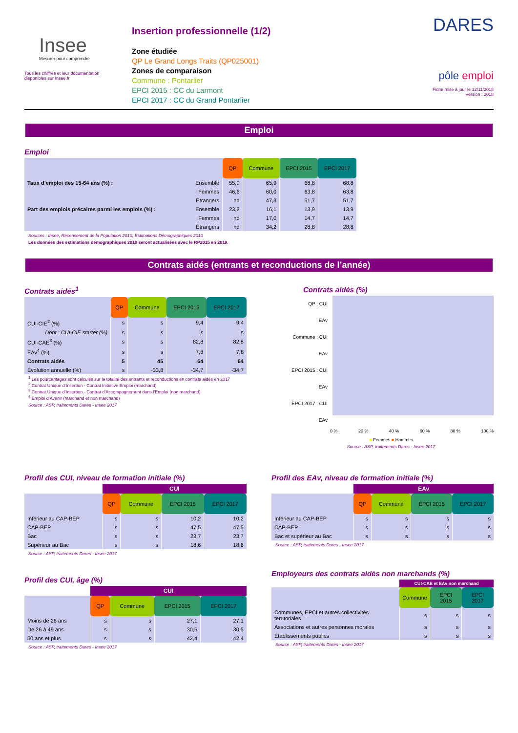Insee
Mesurer pour comprendre
Tous les chiffres et leur documentation disponibles sur Insee.fr
Insertion professionnelle (1/2)
Zone étudiée
QP Le Grand Longs Traits (QP025001)
Zones de comparaison
Commune : Pontarlier
EPCI 2015 : CC du Larmont
EPCI 2017 : CC du Grand Pontarlier
DARES
pôle emploi
Fiche mise à jour le 12/11/2018
Version : 2018
Emploi
Emploi
| | | QP | Commune | EPCI 2015 | EPCI 2017 |
| --- | --- | --- | --- | --- | --- |
| Taux d’emploi des 15-64 ans (%) : | Ensemble | 55,0 | 65,9 | 68,8 | 68,8 |
| | Femmes | 46,6 | 60,0 | 63,8 | 63,8 |
| | Étrangers | nd | 47,3 | 51,7 | 51,7 |
| Part des emplois précaires parmi les emplois (%) : | Ensemble | 23,2 | 16,1 | 13,9 | 13,9 |
| | Femmes | nd | 17,0 | 14,7 | 14,7 |
| | Étrangers | nd | 34,2 | 28,8 | 28,8 |
Sources : Insee, Recensement de la Population 2010, Estimations Démographiques 2010
Les données des estimations démographiques 2010 seront actualisées avec le RP2015 en 2019.
Contrats aidés (entrants et reconductions de l’année)
Contrats aidés<sup>1</sup>
| | QP | Commune | EPCI 2015 | EPCI 2017 |
| --- | --- | --- | --- | --- |
| CUI-CIE<sup>2</sup> (%) | s | s | 9,4 | 9,4 |
| Dont : CUI-CIE starter (%) | s | s | s | s |
| CUI-CAE<sup>3</sup> (%) | s | s | 82,8 | 82,8 |
| EAv<sup>4</sup> (%) | s | s | 7,8 | 7,8 |
| Contrats aidés | 5 | 45 | 64 | 64 |
| Évolution annuelle (%) | s | -33,8 | -34,7 | -34,7 |
<sup>1</sup> Les pourcentages sont calculés sur la totalité des entrants et reconductions en contrats aidés en 2017
<sup>2</sup> Contrat Unique d’Insertion - Contrat Initiative Emploi (marchand)
<sup>3</sup> Contrat Unique d’Insertion - Contrat d’Accompagnement dans l’Emploi (non marchand)
<sup>4</sup> Emploi d’Avenir (marchand et non marchand)
Source : ASP, traitements Dares - Insee 2017
Contrats aidés (%)
QP : CUI
EAv
Commune : CUI
EAv
EPCI 2015 : CUI
EAv
EPCI 2017 : CUI
EAv
0 % 20 % 40 % 60 % 80 % 100 %
■ Femmes ■ Hommes
Source : ASP, traitements Dares - Insee 2017
Profil des CUI, niveau de formation initiale (%)
| | CUI | | | |
| | QP | Commune | EPCI 2015 | EPCI 2017 |
| Inférieur au CAP-BEP | s | s | 10,2 | 10,2 |
| CAP-BEP | s | s | 47,5 | 47,5 |
| Bac | s | s | 23,7 | 23,7 |
| Supérieur au Bac | s | s | 18,6 | 18,6 |
Source : ASP, traitements Dares - Insee 2017
Profil des CUI, âge (%)
| | CUI | | | |
| | QP | Commune | EPCI 2015 | EPCI 2017 |
| Moins de 26 ans | s | s | 27,1 | 27,1 |
| De 26 à 49 ans | s | s | 30,5 | 30,5 |
| 50 ans et plus | s | s | 42,4 | 42,4 |
Source : ASP, traitements Dares - Insee 2017
Profil des EAv, niveau de formation initiale (%)
| | EAv | | | |
| | QP | Commune | EPCI 2015 | EPCI 2017 |
| Inférieur au CAP-BEP | s | s | s | s |
| CAP-BEP | s | s | s | s |
| Bac et supérieur au Bac | s | s | s | s |
Source : ASP, traitements Dares - Insee 2017
Employeurs des contrats aidés non marchands (%)
| | CUI-CAE et EAv non marchand | | |
| | Commune | EPCI 2015 | EPCI 2017 |
| Communes, EPCI et autres collectivités territoriales | s | s | s |
| Associations et autres personnes morales | s | s | s |
| Établissements publics | s | s | s |
Source : ASP, traitements Dares - Insee 2017